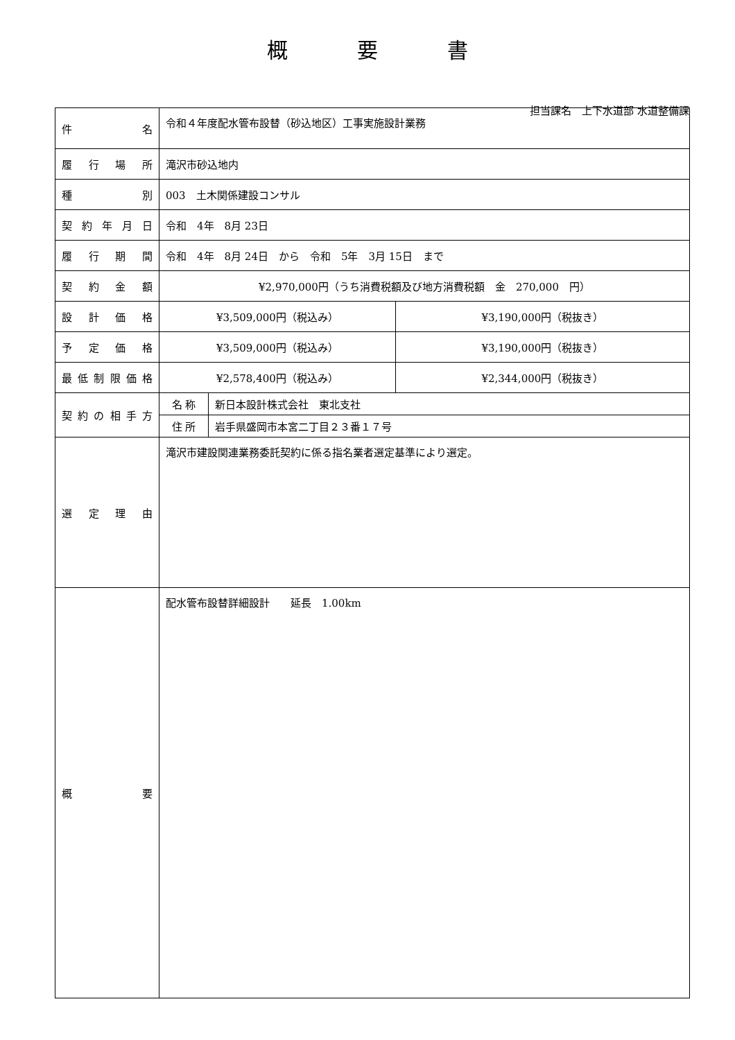概要書
担当課名　上下水道部 水道整備課
| 件 名 | 令和４年度配水管布設替（砂込地区）工事実施設計業務 | | |
| 履 行 場 所 | 滝沢市砂込地内 | | |
| 種 別 | 003 土木関係建設コンサル | | |
| 契 約 年 月 日 | 令和 4年 8月 23日 | | |
| 履 行 期 間 | 令和 4年 8月 24日 から 令和 5年 3月 15日 まで | | |
| 契 約 金 額 | ¥2,970,000円（うち消費税額及び地方消費税額 金 270,000 円） | | |
| 設 計 価 格 | ¥3,509,000円（税込み） | | ¥3,190,000円（税抜き） |
| 予 定 価 格 | ¥3,509,000円（税込み） | | ¥3,190,000円（税抜き） |
| 最低制限価格 | ¥2,578,400円（税込み） | | ¥2,344,000円（税抜き） |
| 契約の相手方 | 名 称 | 新日本設計株式会社 東北支社 | |
| | 住 所 | 岩手県盛岡市本宮二丁目２３番１７号 | |
| 選 定 理 由 | 滝沢市建設関連業務委託契約に係る指名業者選定基準により選定。 | | |
| 概 要 | 配水管布設替詳細設計 延長 1.00km | | |